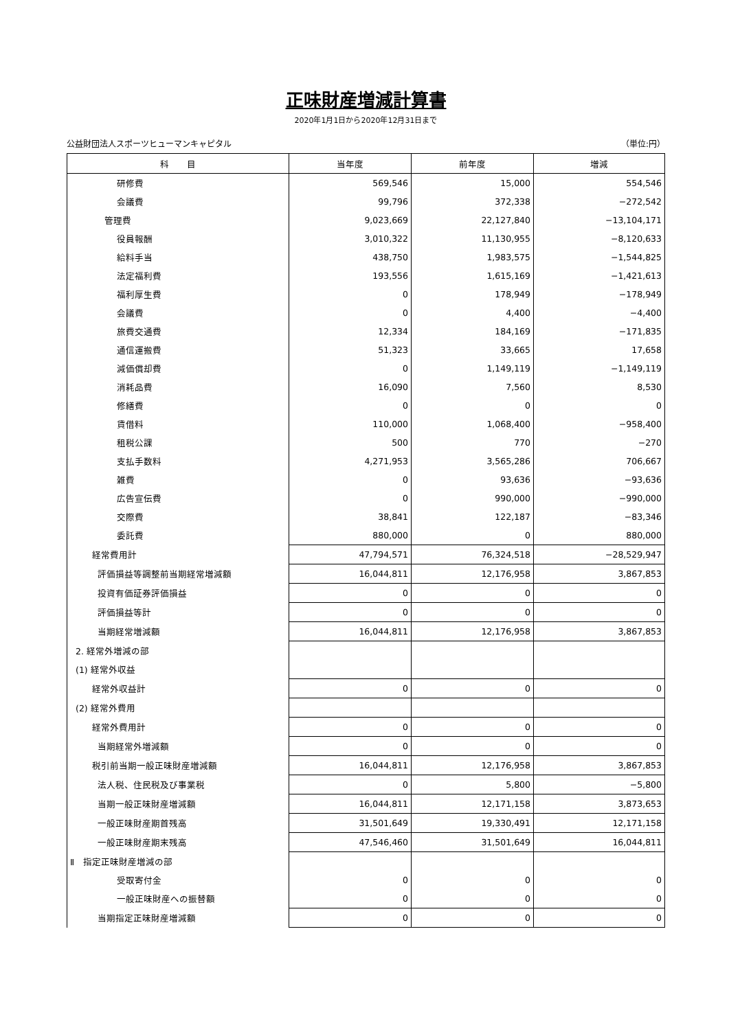正味財産増減計算書
2020年1月1日から2020年12月31日まで
公益財団法人スポーツヒューマンキャピタル （単位:円）
| 科 目 | 当年度 | 前年度 | 増減 |
| --- | --- | --- | --- |
| 研修費 | 569,546 | 15,000 | 554,546 |
| 会議費 | 99,796 | 372,338 | −272,542 |
| 管理費 | 9,023,669 | 22,127,840 | −13,104,171 |
| 役員報酬 | 3,010,322 | 11,130,955 | −8,120,633 |
| 給料手当 | 438,750 | 1,983,575 | −1,544,825 |
| 法定福利費 | 193,556 | 1,615,169 | −1,421,613 |
| 福利厚生費 | 0 | 178,949 | −178,949 |
| 会議費 | 0 | 4,400 | −4,400 |
| 旅費交通費 | 12,334 | 184,169 | −171,835 |
| 通信運搬費 | 51,323 | 33,665 | 17,658 |
| 減価償却費 | 0 | 1,149,119 | −1,149,119 |
| 消耗品費 | 16,090 | 7,560 | 8,530 |
| 修繕費 | 0 | 0 | 0 |
| 賃借料 | 110,000 | 1,068,400 | −958,400 |
| 租税公課 | 500 | 770 | −270 |
| 支払手数料 | 4,271,953 | 3,565,286 | 706,667 |
| 雑費 | 0 | 93,636 | −93,636 |
| 広告宣伝費 | 0 | 990,000 | −990,000 |
| 交際費 | 38,841 | 122,187 | −83,346 |
| 委託費 | 880,000 | 0 | 880,000 |
| 経常費用計 | 47,794,571 | 76,324,518 | −28,529,947 |
| 評価損益等調整前当期経常増減額 | 16,044,811 | 12,176,958 | 3,867,853 |
| 投資有価証券評価損益 | 0 | 0 | 0 |
| 評価損益等計 | 0 | 0 | 0 |
| 当期経常増減額 | 16,044,811 | 12,176,958 | 3,867,853 |
| 2. 経常外増減の部 | | | |
| (1) 経常外収益 | | | |
| 経常外収益計 | 0 | 0 | 0 |
| (2) 経常外費用 | | | |
| 経常外費用計 | 0 | 0 | 0 |
| 当期経常外増減額 | 0 | 0 | 0 |
| 税引前当期一般正味財産増減額 | 16,044,811 | 12,176,958 | 3,867,853 |
| 法人税、住民税及び事業税 | 0 | 5,800 | −5,800 |
| 当期一般正味財産増減額 | 16,044,811 | 12,171,158 | 3,873,653 |
| 一般正味財産期首残高 | 31,501,649 | 19,330,491 | 12,171,158 |
| 一般正味財産期末残高 | 47,546,460 | 31,501,649 | 16,044,811 |
| Ⅱ 指定正味財産増減の部 | | | |
| 受取寄付金 | 0 | 0 | 0 |
| 一般正味財産への振替額 | 0 | 0 | 0 |
| 当期指定正味財産増減額 | 0 | 0 | 0 |